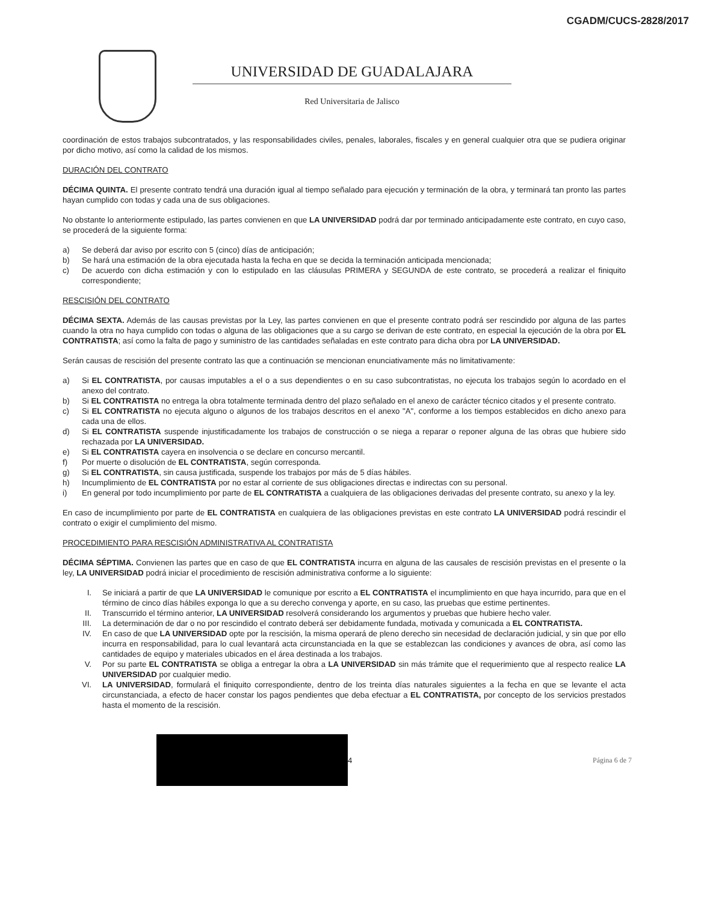CGADM/CUCS-2828/2017
UNIVERSIDAD DE GUADALAJARA
Red Universitaria de Jalisco
coordinación de estos trabajos subcontratados, y las responsabilidades civiles, penales, laborales, fiscales y en general cualquier otra que se pudiera originar por dicho motivo, así como la calidad de los mismos.
DURACIÓN DEL CONTRATO
DÉCIMA QUINTA. El presente contrato tendrá una duración igual al tiempo señalado para ejecución y terminación de la obra, y terminará tan pronto las partes hayan cumplido con todas y cada una de sus obligaciones.
No obstante lo anteriormente estipulado, las partes convienen en que LA UNIVERSIDAD podrá dar por terminado anticipadamente este contrato, en cuyo caso, se procederá de la siguiente forma:
a) Se deberá dar aviso por escrito con 5 (cinco) días de anticipación;
b) Se hará una estimación de la obra ejecutada hasta la fecha en que se decida la terminación anticipada mencionada;
c) De acuerdo con dicha estimación y con lo estipulado en las cláusulas PRIMERA y SEGUNDA de este contrato, se procederá a realizar el finiquito correspondiente;
RESCISIÓN DEL CONTRATO
DÉCIMA SEXTA. Además de las causas previstas por la Ley, las partes convienen en que el presente contrato podrá ser rescindido por alguna de las partes cuando la otra no haya cumplido con todas o alguna de las obligaciones que a su cargo se derivan de este contrato, en especial la ejecución de la obra por EL CONTRATISTA; así como la falta de pago y suministro de las cantidades señaladas en este contrato para dicha obra por LA UNIVERSIDAD.
Serán causas de rescisión del presente contrato las que a continuación se mencionan enunciativamente más no limitativamente:
a) Si EL CONTRATISTA, por causas imputables a el o a sus dependientes o en su caso subcontratistas, no ejecuta los trabajos según lo acordado en el anexo del contrato.
b) Si EL CONTRATISTA no entrega la obra totalmente terminada dentro del plazo señalado en el anexo de carácter técnico citados y el presente contrato.
c) Si EL CONTRATISTA no ejecuta alguno o algunos de los trabajos descritos en el anexo "A", conforme a los tiempos establecidos en dicho anexo para cada una de ellos.
d) Si EL CONTRATISTA suspende injustificadamente los trabajos de construcción o se niega a reparar o reponer alguna de las obras que hubiere sido rechazada por LA UNIVERSIDAD.
e) Si EL CONTRATISTA cayera en insolvencia o se declare en concurso mercantil.
f) Por muerte o disolución de EL CONTRATISTA, según corresponda.
g) Si EL CONTRATISTA, sin causa justificada, suspende los trabajos por más de 5 días hábiles.
h) Incumplimiento de EL CONTRATISTA por no estar al corriente de sus obligaciones directas e indirectas con su personal.
i) En general por todo incumplimiento por parte de EL CONTRATISTA a cualquiera de las obligaciones derivadas del presente contrato, su anexo y la ley.
En caso de incumplimiento por parte de EL CONTRATISTA en cualquiera de las obligaciones previstas en este contrato LA UNIVERSIDAD podrá rescindir el contrato o exigir el cumplimiento del mismo.
PROCEDIMIENTO PARA RESCISIÓN ADMINISTRATIVA AL CONTRATISTA
DÉCIMA SÉPTIMA. Convienen las partes que en caso de que EL CONTRATISTA incurra en alguna de las causales de rescisión previstas en el presente o la ley, LA UNIVERSIDAD podrá iniciar el procedimiento de rescisión administrativa conforme a lo siguiente:
I. Se iniciará a partir de que LA UNIVERSIDAD le comunique por escrito a EL CONTRATISTA el incumplimiento en que haya incurrido, para que en el término de cinco días hábiles exponga lo que a su derecho convenga y aporte, en su caso, las pruebas que estime pertinentes.
II. Transcurrido el término anterior, LA UNIVERSIDAD resolverá considerando los argumentos y pruebas que hubiere hecho valer.
III. La determinación de dar o no por rescindido el contrato deberá ser debidamente fundada, motivada y comunicada a EL CONTRATISTA.
IV. En caso de que LA UNIVERSIDAD opte por la rescisión, la misma operará de pleno derecho sin necesidad de declaración judicial, y sin que por ello incurra en responsabilidad, para lo cual levantará acta circunstanciada en la que se establezcan las condiciones y avances de obra, así como las cantidades de equipo y materiales ubicados en el área destinada a los trabajos.
V. Por su parte EL CONTRATISTA se obliga a entregar la obra a LA UNIVERSIDAD sin más trámite que el requerimiento que al respecto realice LA UNIVERSIDAD por cualquier medio.
VI. LA UNIVERSIDAD, formulará el finiquito correspondiente, dentro de los treinta días naturales siguientes a la fecha en que se levante el acta circunstanciada, a efecto de hacer constar los pagos pendientes que deba efectuar a EL CONTRATISTA, por concepto de los servicios prestados hasta el momento de la rescisión.
4 Página 6 de 7